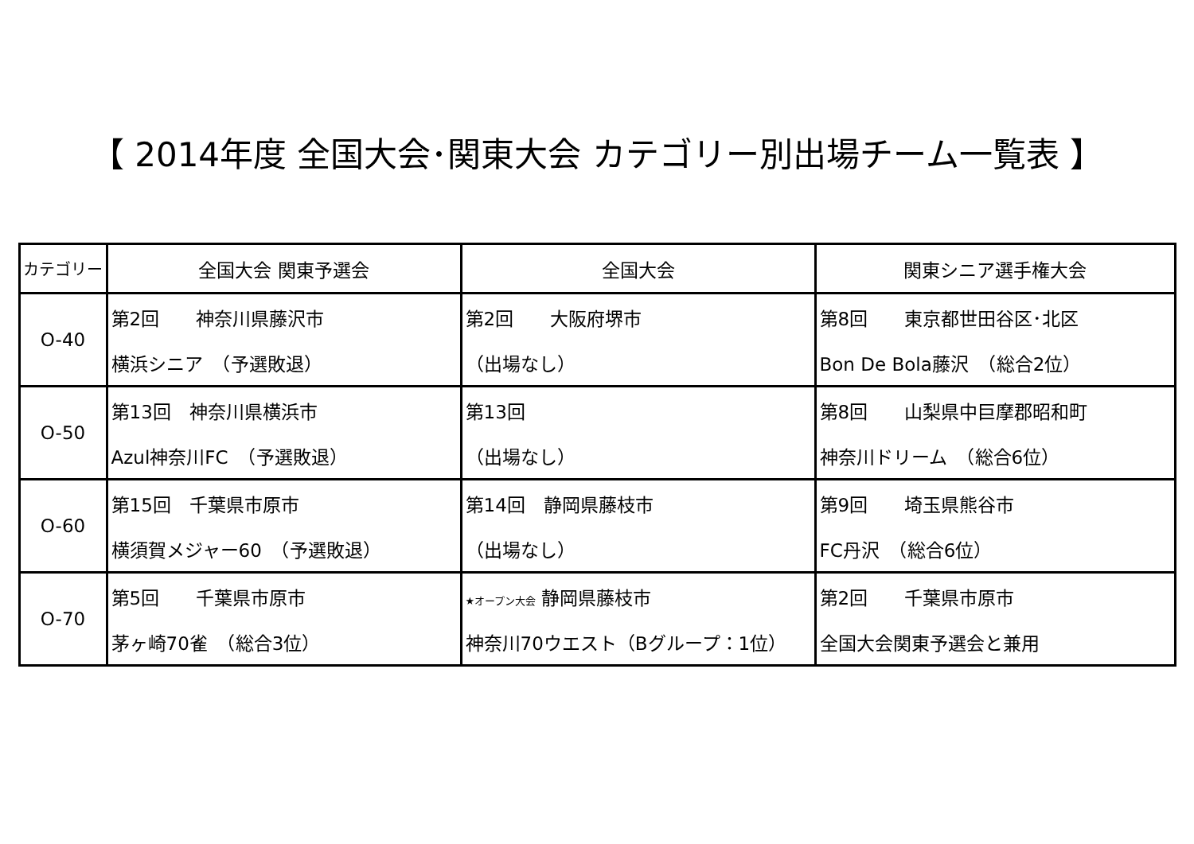【 2014年度 全国大会･関東大会 カテゴリー別出場チーム一覧表 】
| カテゴリー | 全国大会 関東予選会 | 全国大会 | 関東シニア選手権大会 |
| --- | --- | --- | --- |
| O-40 | 第2回 神奈川県藤沢市 | 第2回 大阪府堺市 | 第8回 東京都世田谷区･北区 |
| | 横浜シニア （予選敗退） | （出場なし） | Bon De Bola藤沢 （総合2位） |
| O-50 | 第13回 神奈川県横浜市 | 第13回 | 第8回 山梨県中巨摩郡昭和町 |
| | Azul神奈川FC （予選敗退） | （出場なし） | 神奈川ドリーム （総合6位） |
| O-60 | 第15回 千葉県市原市 | 第14回 静岡県藤枝市 | 第9回 埼玉県熊谷市 |
| | 横須賀メジャー60 （予選敗退） | （出場なし） | FC丹沢 （総合6位） |
| O-70 | 第5回 千葉県市原市 | ★オープン大会 静岡県藤枝市 | 第2回 千葉県市原市 |
| | 茅ヶ崎70雀 （総合3位） | 神奈川70ウエスト（Bグループ：1位） | 全国大会関東予選会と兼用 |